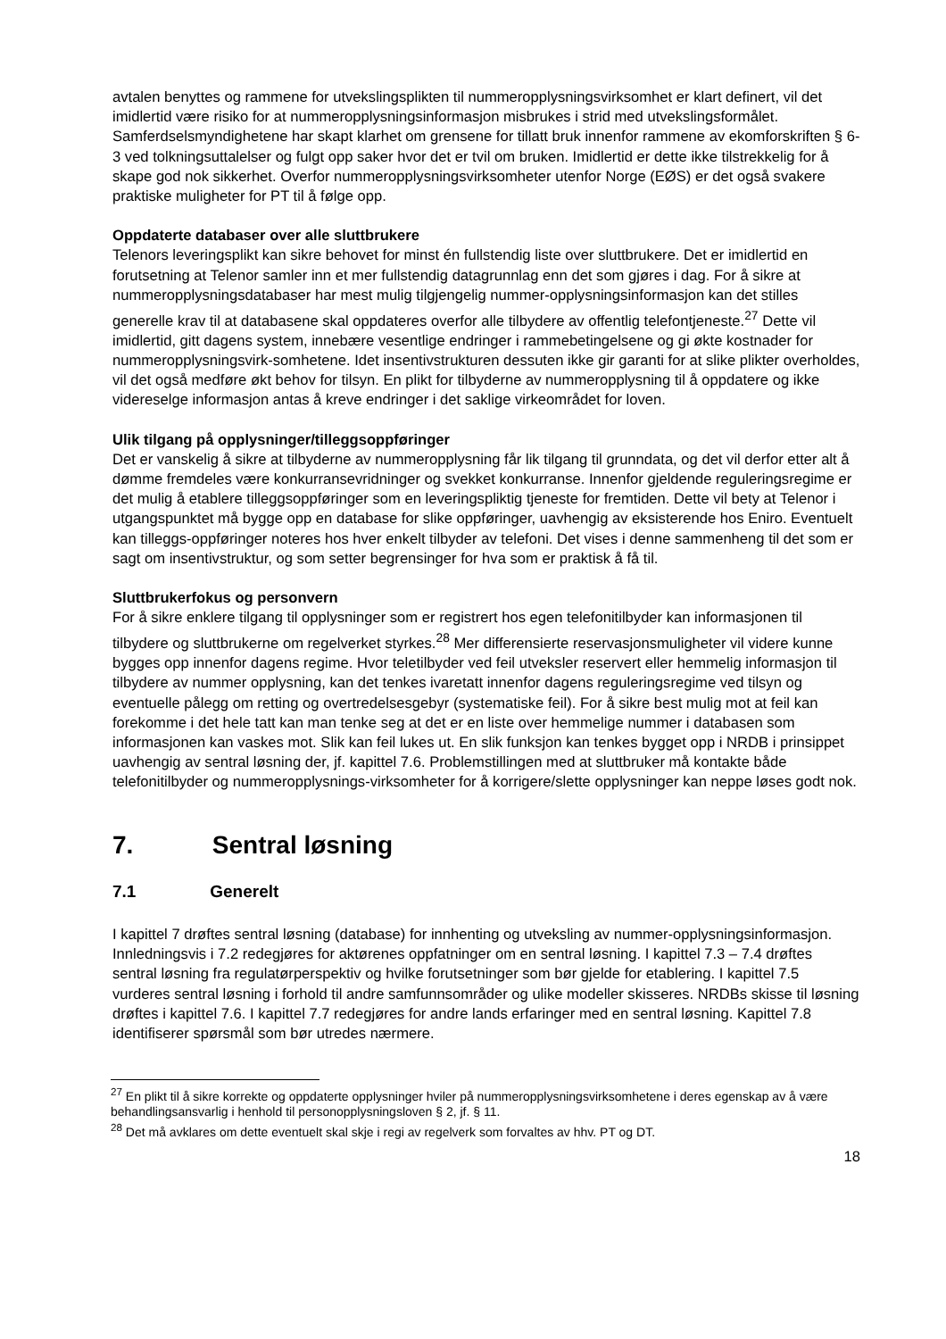avtalen benyttes og rammene for utvekslingsplikten til nummeropplysningsvirksomhet er klart definert, vil det imidlertid være risiko for at nummeropplysningsinformasjon misbrukes i strid med utvekslingsformålet. Samferdselsmyndighetene har skapt klarhet om grensene for tillatt bruk innenfor rammene av ekomforskriften § 6-3 ved tolkningsuttalelser og fulgt opp saker hvor det er tvil om bruken. Imidlertid er dette ikke tilstrekkelig for å skape god nok sikkerhet. Overfor nummeropplysningsvirksomheter utenfor Norge (EØS) er det også svakere praktiske muligheter for PT til å følge opp.
Oppdaterte databaser over alle sluttbrukere
Telenors leveringsplikt kan sikre behovet for minst én fullstendig liste over sluttbrukere. Det er imidlertid en forutsetning at Telenor samler inn et mer fullstendig datagrunnlag enn det som gjøres i dag. For å sikre at nummeropplysningsdatabaser har mest mulig tilgjengelig nummer-opplysningsinformasjon kan det stilles generelle krav til at databasene skal oppdateres overfor alle tilbydere av offentlig telefontjeneste.<sup>27</sup> Dette vil imidlertid, gitt dagens system, innebære vesentlige endringer i rammebetingelsene og gi økte kostnader for nummeropplysningsvirk-somhetene. Idet insentivstrukturen dessuten ikke gir garanti for at slike plikter overholdes, vil det også medføre økt behov for tilsyn. En plikt for tilbyderne av nummeropplysning til å oppdatere og ikke videreselge informasjon antas å kreve endringer i det saklige virkeområdet for loven.
Ulik tilgang på opplysninger/tilleggsoppføringer
Det er vanskelig å sikre at tilbyderne av nummeropplysning får lik tilgang til grunndata, og det vil derfor etter alt å dømme fremdeles være konkurransevridninger og svekket konkurranse. Innenfor gjeldende reguleringsregime er det mulig å etablere tilleggsoppføringer som en leveringspliktig tjeneste for fremtiden. Dette vil bety at Telenor i utgangspunktet må bygge opp en database for slike oppføringer, uavhengig av eksisterende hos Eniro. Eventuelt kan tilleggs-oppføringer noteres hos hver enkelt tilbyder av telefoni. Det vises i denne sammenheng til det som er sagt om insentivstruktur, og som setter begrensinger for hva som er praktisk å få til.
Sluttbrukerfokus og personvern
For å sikre enklere tilgang til opplysninger som er registrert hos egen telefonitilbyder kan informasjonen til tilbydere og sluttbrukerne om regelverket styrkes.<sup>28</sup> Mer differensierte reservasjonsmuligheter vil videre kunne bygges opp innenfor dagens regime. Hvor teletilbyder ved feil utveksler reservert eller hemmelig informasjon til tilbydere av nummer opplysning, kan det tenkes ivaretatt innenfor dagens reguleringsregime ved tilsyn og eventuelle pålegg om retting og overtredelsesgebyr (systematiske feil). For å sikre best mulig mot at feil kan forekomme i det hele tatt kan man tenke seg at det er en liste over hemmelige nummer i databasen som informasjonen kan vaskes mot. Slik kan feil lukes ut. En slik funksjon kan tenkes bygget opp i NRDB i prinsippet uavhengig av sentral løsning der, jf. kapittel 7.6. Problemstillingen med at sluttbruker må kontakte både telefonitilbyder og nummeropplysnings-virksomheter for å korrigere/slette opplysninger kan neppe løses godt nok.
7. Sentral løsning
7.1 Generelt
I kapittel 7 drøftes sentral løsning (database) for innhenting og utveksling av nummer-opplysningsinformasjon. Innledningsvis i 7.2 redegjøres for aktørenes oppfatninger om en sentral løsning. I kapittel 7.3 – 7.4 drøftes sentral løsning fra regulatørperspektiv og hvilke forutsetninger som bør gjelde for etablering. I kapittel 7.5 vurderes sentral løsning i forhold til andre samfunnsområder og ulike modeller skisseres. NRDBs skisse til løsning drøftes i kapittel 7.6. I kapittel 7.7 redegjøres for andre lands erfaringer med en sentral løsning. Kapittel 7.8 identifiserer spørsmål som bør utredes nærmere.
<sup>27</sup> En plikt til å sikre korrekte og oppdaterte opplysninger hviler på nummeropplysningsvirksomhetene i deres egenskap av å være behandlingsansvarlig i henhold til personopplysningsloven § 2, jf. § 11.
<sup>28</sup> Det må avklares om dette eventuelt skal skje i regi av regelverk som forvaltes av hhv. PT og DT.
18